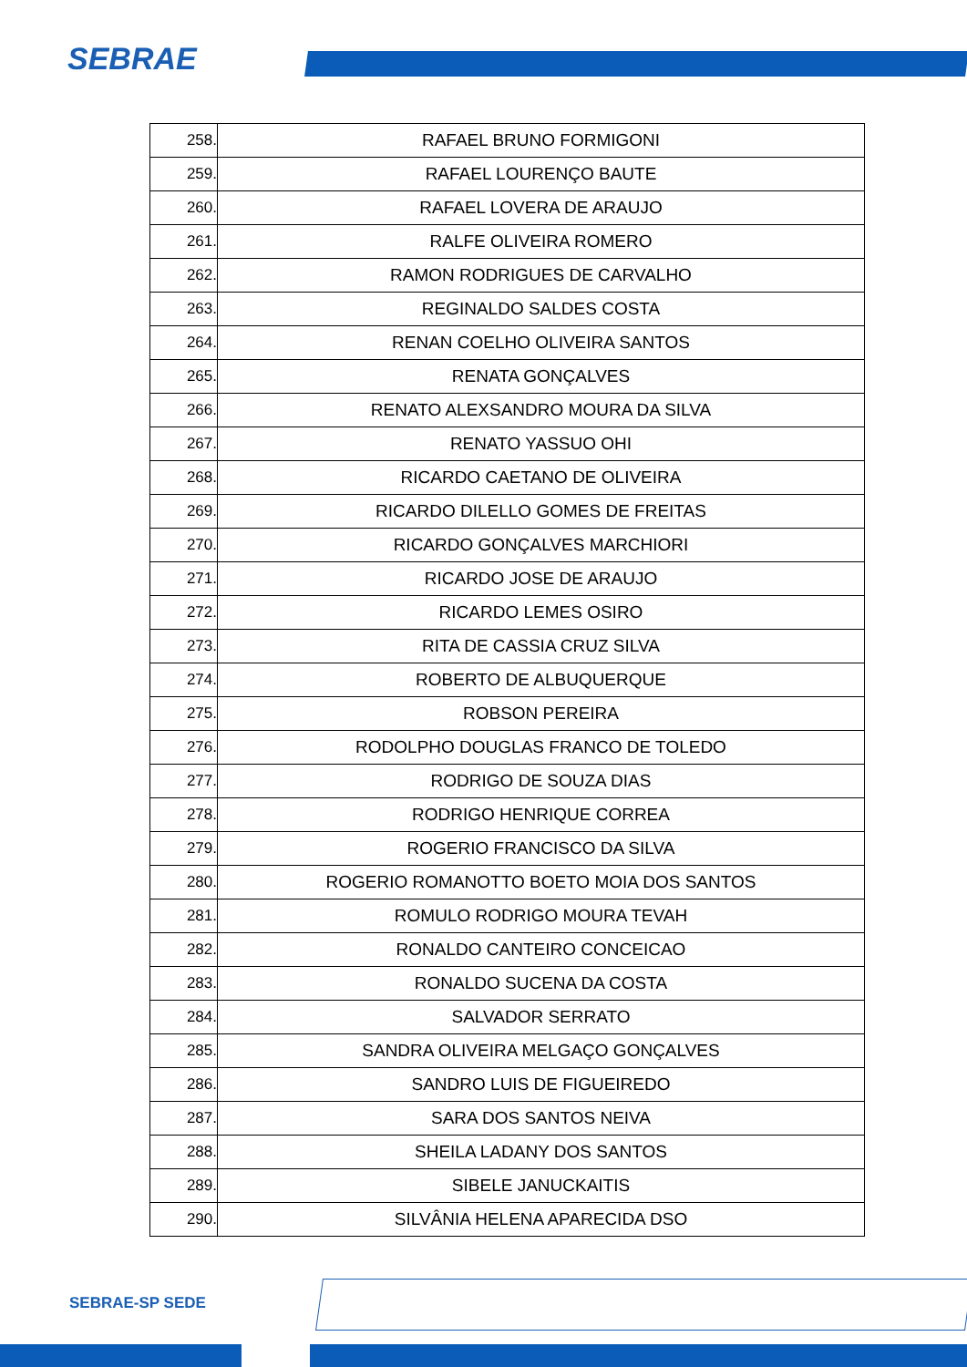SEBRAE
| 258. | RAFAEL BRUNO FORMIGONI |
| 259. | RAFAEL LOURENÇO BAUTE |
| 260. | RAFAEL LOVERA DE ARAUJO |
| 261. | RALFE OLIVEIRA ROMERO |
| 262. | RAMON RODRIGUES DE CARVALHO |
| 263. | REGINALDO SALDES COSTA |
| 264. | RENAN COELHO OLIVEIRA SANTOS |
| 265. | RENATA GONÇALVES |
| 266. | RENATO ALEXSANDRO MOURA DA SILVA |
| 267. | RENATO YASSUO OHI |
| 268. | RICARDO CAETANO DE OLIVEIRA |
| 269. | RICARDO DILELLO GOMES DE FREITAS |
| 270. | RICARDO GONÇALVES MARCHIORI |
| 271. | RICARDO JOSE DE ARAUJO |
| 272. | RICARDO LEMES OSIRO |
| 273. | RITA DE CASSIA CRUZ SILVA |
| 274. | ROBERTO DE ALBUQUERQUE |
| 275. | ROBSON PEREIRA |
| 276. | RODOLPHO DOUGLAS FRANCO DE TOLEDO |
| 277. | RODRIGO DE SOUZA DIAS |
| 278. | RODRIGO HENRIQUE CORREA |
| 279. | ROGERIO FRANCISCO DA SILVA |
| 280. | ROGERIO ROMANOTTO BOETO MOIA DOS SANTOS |
| 281. | ROMULO RODRIGO MOURA TEVAH |
| 282. | RONALDO CANTEIRO CONCEICAO |
| 283. | RONALDO SUCENA DA COSTA |
| 284. | SALVADOR SERRATO |
| 285. | SANDRA OLIVEIRA MELGAÇO GONÇALVES |
| 286. | SANDRO LUIS DE FIGUEIREDO |
| 287. | SARA DOS SANTOS NEIVA |
| 288. | SHEILA LADANY DOS SANTOS |
| 289. | SIBELE JANUCKAITIS |
| 290. | SILVÂNIA HELENA APARECIDA DSO |
SEBRAE-SP SEDE